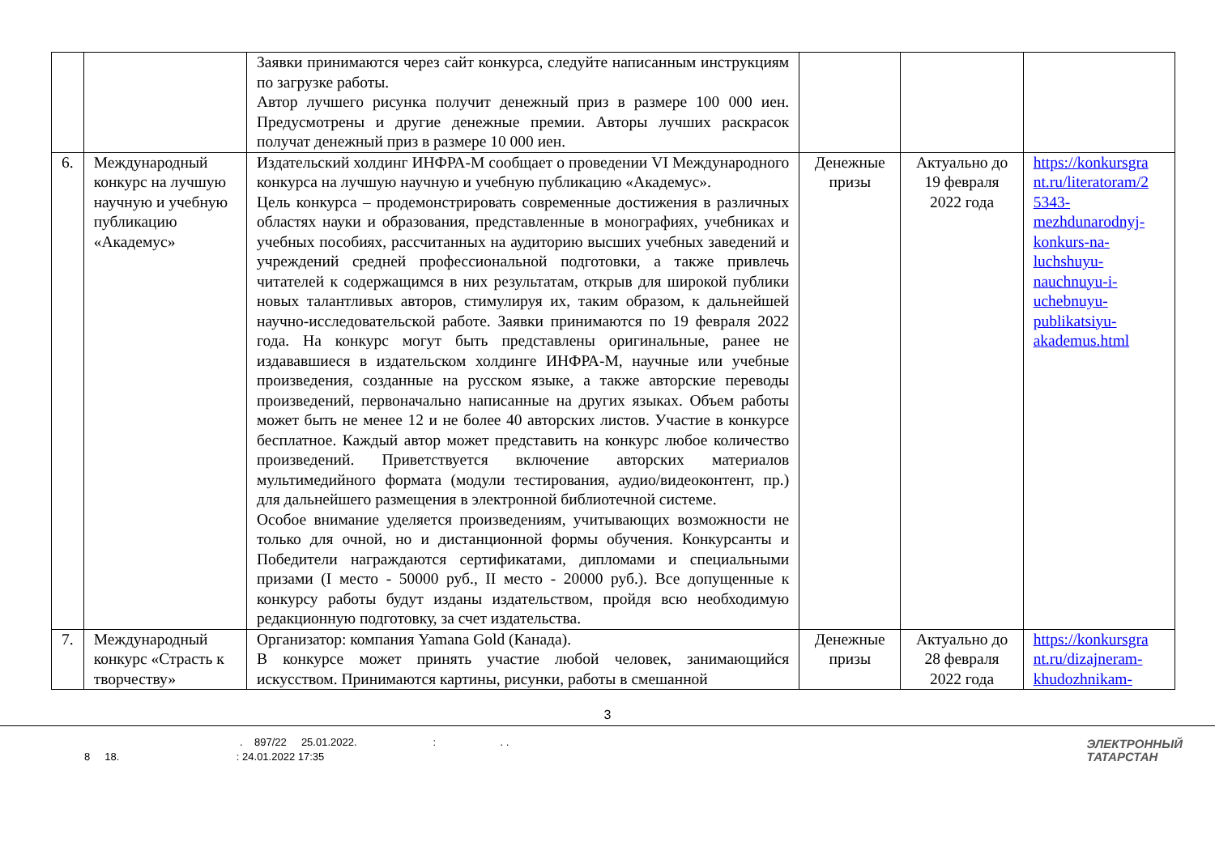| | | Заявки принимаются через сайт конкурса, следуйте написанным инструкциям по загрузке работы. Автор лучшего рисунка получит денежный приз в размере 100 000 иен. Предусмотрены и другие денежные премии. Авторы лучших раскрасок получат денежный приз в размере 10 000 иен. | | | |
| 6. | Международный конкурс на лучшую научную и учебную публикацию «Академус» | Издательский холдинг ИНФРА-М сообщает о проведении VI Международного конкурса на лучшую научную и учебную публикацию «Академус». Цель конкурса – продемонстрировать современные достижения в различных областях науки и образования, представленные в монографиях, учебниках и учебных пособиях, рассчитанных на аудиторию высших учебных заведений и учреждений средней профессиональной подготовки, а также привлечь читателей к содержащимся в них результатам, открыв для широкой публики новых талантливых авторов, стимулируя их, таким образом, к дальнейшей научно-исследовательской работе. Заявки принимаются по 19 февраля 2022 года. На конкурс могут быть представлены оригинальные, ранее не издававшиеся в издательском холдинге ИНФРА-М, научные или учебные произведения, созданные на русском языке, а также авторские переводы произведений, первоначально написанные на других языках. Объем работы может быть не менее 12 и не более 40 авторских листов. Участие в конкурсе бесплатное. Каждый автор может представить на конкурс любое количество произведений. Приветствуется включение авторских материалов мультимедийного формата (модули тестирования, аудио/видеоконтент, пр.) для дальнейшего размещения в электронной библиотечной системе. Особое внимание уделяется произведениям, учитывающих возможности не только для очной, но и дистанционной формы обучения. Конкурсанты и Победители награждаются сертификатами, дипломами и специальными призами (I место - 50000 руб., II место - 20000 руб.). Все допущенные к конкурсу работы будут изданы издательством, пройдя всю необходимую редакционную подготовку, за счет издательства. | Денежные призы | Актуально до 19 февраля 2022 года | https://konkursgra nt.ru/literatoram/2 5343-mezhdunarodnyj-konkurs-na-luchshuyu-nauchnuyu-i-uchebnuyu-publikatsiyu-akademus.html |
| 7. | Международный конкурс «Страсть к творчеству» | Организатор: компания Yamana Gold (Канада). В конкурсе может принять участие любой человек, занимающийся искусством. Принимаются картины, рисунки, работы в смешанной | Денежные призы | Актуально до 28 февраля 2022 года | https://konkursgra nt.ru/dizajneram-khudozhnikam- |
3
. 897/22 25.01.2022. : . .
8 18. : 24.01.2022 17:35
ЭЛЕКТРОННЫЙ
ТАТАРСТАН